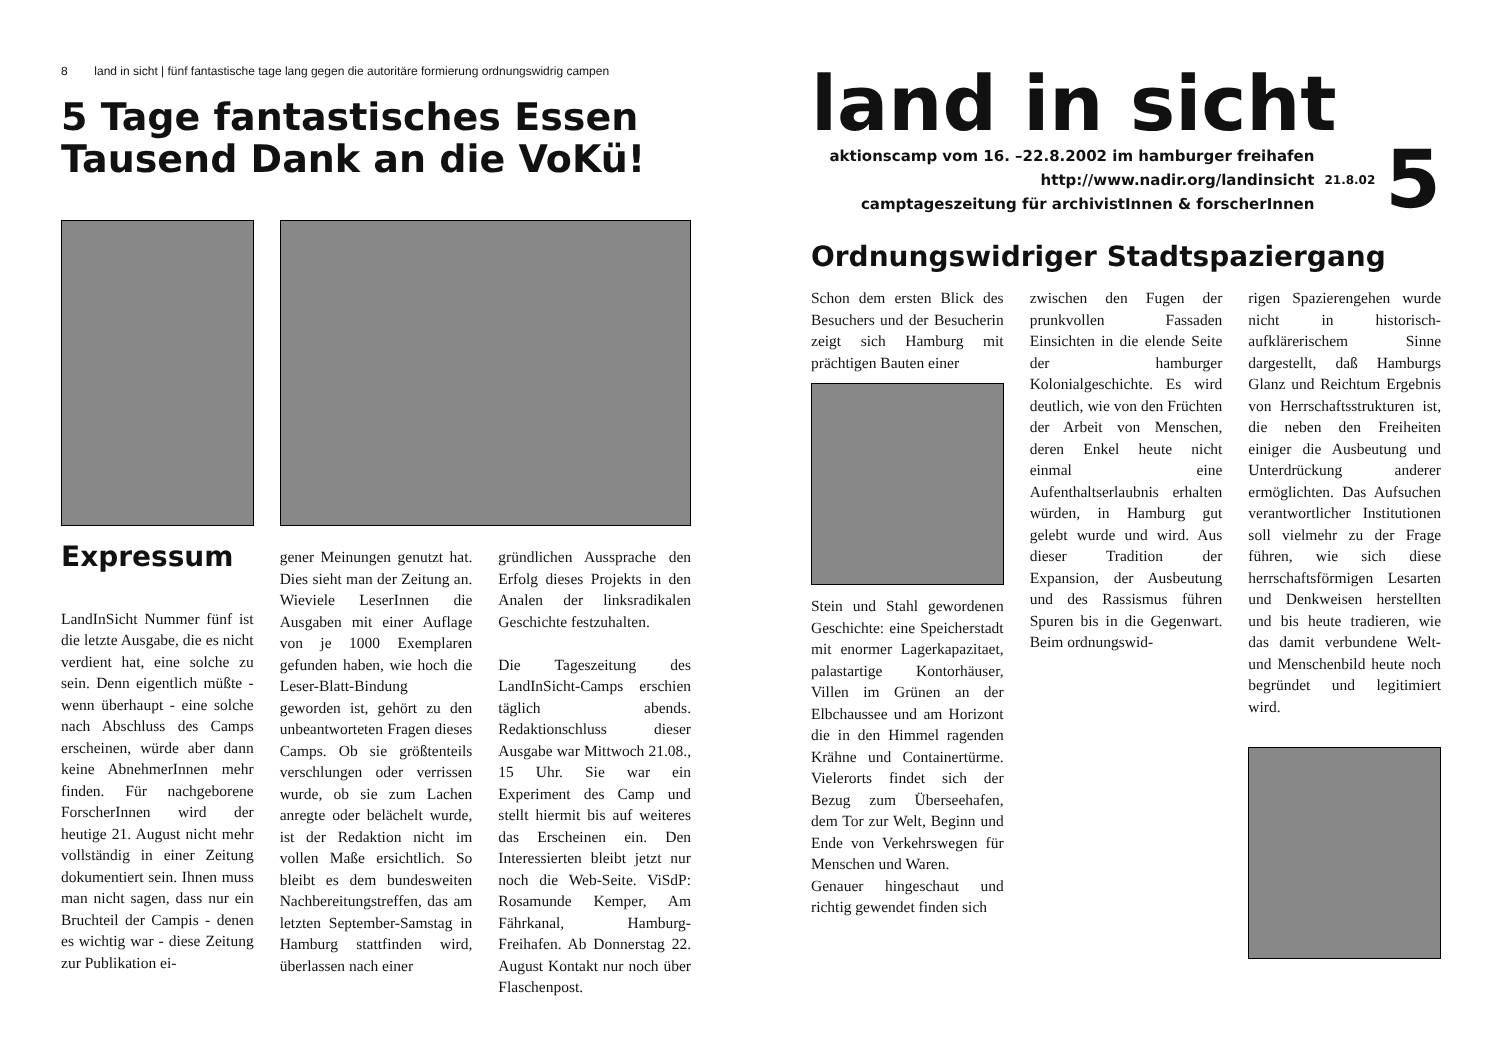8 land in sicht | fünf fantastische tage lang gegen die autoritäre formierung ordnungswidrig campen
5 Tage fantastisches Essen
Tausend Dank an die VoKü!
Expressum
LandInSicht Nummer fünf ist die letzte Ausgabe, die es nicht verdient hat, eine solche zu sein. Denn eigentlich müßte - wenn überhaupt - eine solche nach Abschluss des Camps erscheinen, würde aber dann keine AbnehmerInnen mehr finden. Für nachgeborene ForscherInnen wird der heutige 21. August nicht mehr vollständig in einer Zeitung dokumentiert sein. Ihnen muss man nicht sagen, dass nur ein Bruchteil der Campis - denen es wichtig war - diese Zeitung zur Publikation ei-
gener Meinungen genutzt hat. Dies sieht man der Zeitung an. Wieviele LeserInnen die Ausgaben mit einer Auflage von je 1000 Exemplaren gefunden haben, wie hoch die Leser-Blatt-Bindung geworden ist, gehört zu den unbeantworteten Fragen dieses Camps. Ob sie größtenteils verschlungen oder verrissen wurde, ob sie zum Lachen anregte oder belächelt wurde, ist der Redaktion nicht im vollen Maße ersichtlich. So bleibt es dem bundesweiten Nachbereitungstreffen, das am letzten September-Samstag in Hamburg stattfinden wird, überlassen nach einer
gründlichen Aussprache den Erfolg dieses Projekts in den Analen der linksradikalen Geschichte festzuhalten.
Die Tageszeitung des LandInSicht-Camps erschien täglich abends. Redaktionschluss dieser Ausgabe war Mittwoch 21.08., 15 Uhr. Sie war ein Experiment des Camp und stellt hiermit bis auf weiteres das Erscheinen ein. Den Interessierten bleibt jetzt nur noch die Web-Seite. ViSdP: Rosamunde Kemper, Am Fährkanal, Hamburg-Freihafen. Ab Donnerstag 22. August Kontakt nur noch über Flaschenpost.
land in sicht
aktionscamp vom 16. –22.8.2002 im hamburger freihafen
http://www.nadir.org/landinsicht
camptageszeitung für archivistInnen & forscherInnen
21.8.02
5
Ordnungswidriger Stadtspaziergang
Schon dem ersten Blick des Besuchers und der Besucherin zeigt sich Hamburg mit prächtigen Bauten einer
Stein und Stahl gewordenen Geschichte: eine Speicherstadt mit enormer Lagerkapazitaet, palastartige Kontorhäuser, Villen im Grünen an der Elbchaussee und am Horizont die in den Himmel ragenden Krähne und Containertürme. Vielerorts findet sich der Bezug zum Überseehafen, dem Tor zur Welt, Beginn und Ende von Verkehrswegen für Menschen und Waren.
Genauer hingeschaut und richtig gewendet finden sich
zwischen den Fugen der prunkvollen Fassaden Einsichten in die elende Seite der hamburger Kolonialgeschichte. Es wird deutlich, wie von den Früchten der Arbeit von Menschen, deren Enkel heute nicht einmal eine Aufenthaltserlaubnis erhalten würden, in Hamburg gut gelebt wurde und wird. Aus dieser Tradition der Expansion, der Ausbeutung und des Rassismus führen Spuren bis in die Gegenwart. Beim ordnungswid-
rigen Spazierengehen wurde nicht in historisch-aufklärerischem Sinne dargestellt, daß Hamburgs Glanz und Reichtum Ergebnis von Herrschaftsstrukturen ist, die neben den Freiheiten einiger die Ausbeutung und Unterdrückung anderer ermöglichten. Das Aufsuchen verantwortlicher Institutionen soll vielmehr zu der Frage führen, wie sich diese herrschaftsförmigen Lesarten und Denkweisen herstellten und bis heute tradieren, wie das damit verbundene Welt- und Menschenbild heute noch begründet und legitimiert wird.